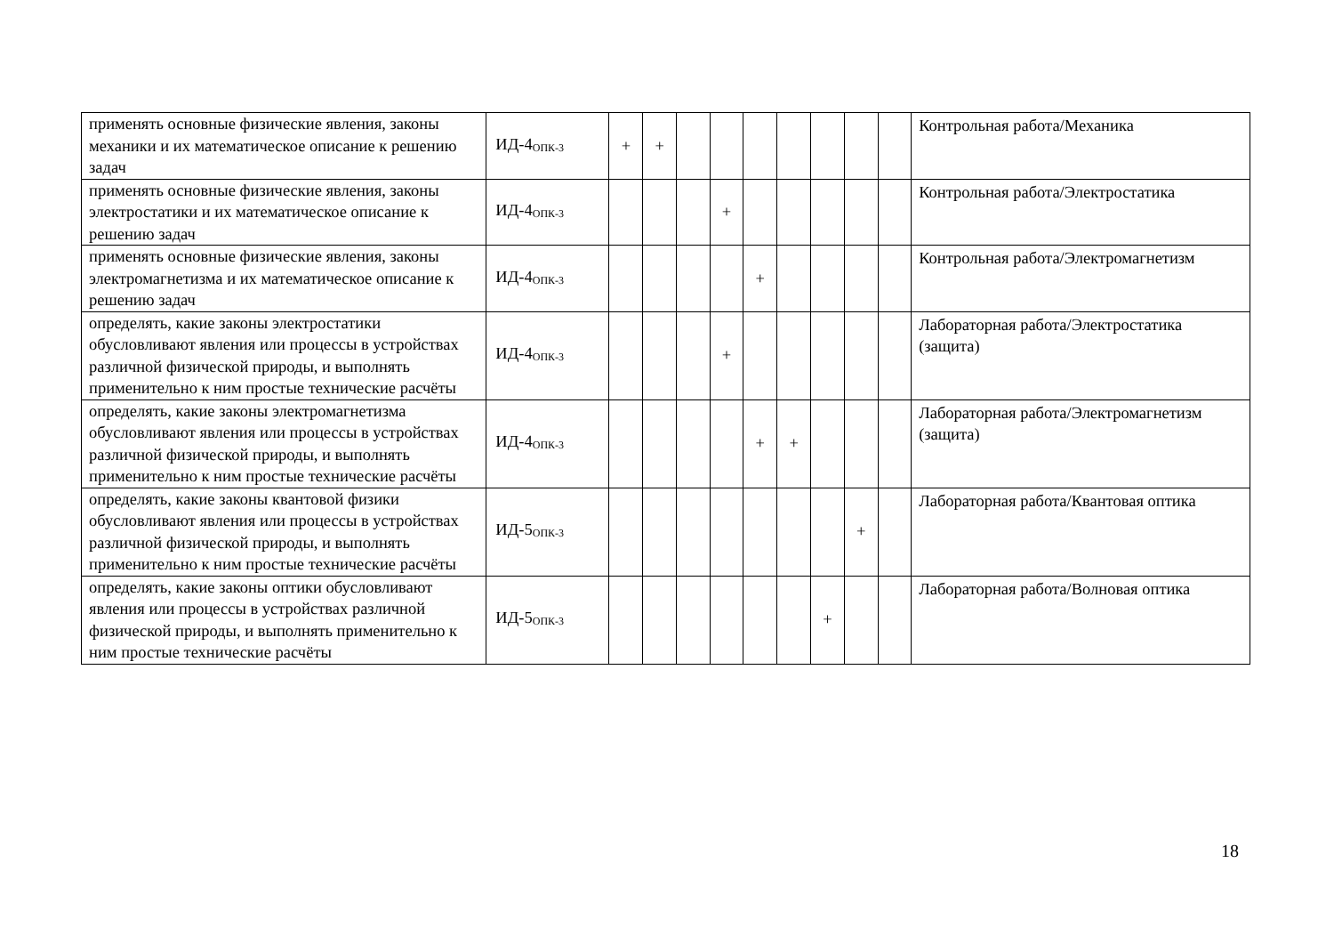| применять основные физические явления, законы механики и их математическое описание к решению задач | ИД-4<sub>ОПК-3</sub> | + | + | | | | | | | | Контрольная работа/Механика |
| применять основные физические явления, законы электростатики и их математическое описание к решению задач | ИД-4<sub>ОПК-3</sub> | | | | + | | | | | | Контрольная работа/Электростатика |
| применять основные физические явления, законы электромагнетизма и их математическое описание к решению задач | ИД-4<sub>ОПК-3</sub> | | | | | + | | | | | Контрольная работа/Электромагнетизм |
| определять, какие законы электростатики обусловливают явления или процессы в устройствах различной физической природы, и выполнять применительно к ним простые технические расчёты | ИД-4<sub>ОПК-3</sub> | | | | + | | | | | | Лабораторная работа/Электростатика (защита) |
| определять, какие законы электромагнетизма обусловливают явления или процессы в устройствах различной физической природы, и выполнять применительно к ним простые технические расчёты | ИД-4<sub>ОПК-3</sub> | | | | | + | + | | | | Лабораторная работа/Электромагнетизм (защита) |
| определять, какие законы квантовой физики обусловливают явления или процессы в устройствах различной физической природы, и выполнять применительно к ним простые технические расчёты | ИД-5<sub>ОПК-3</sub> | | | | | | | | + | | Лабораторная работа/Квантовая оптика |
| определять, какие законы оптики обусловливают явления или процессы в устройствах различной физической природы, и выполнять применительно к ним простые технические расчёты | ИД-5<sub>ОПК-3</sub> | | | | | | | + | | | Лабораторная работа/Волновая оптика |
18